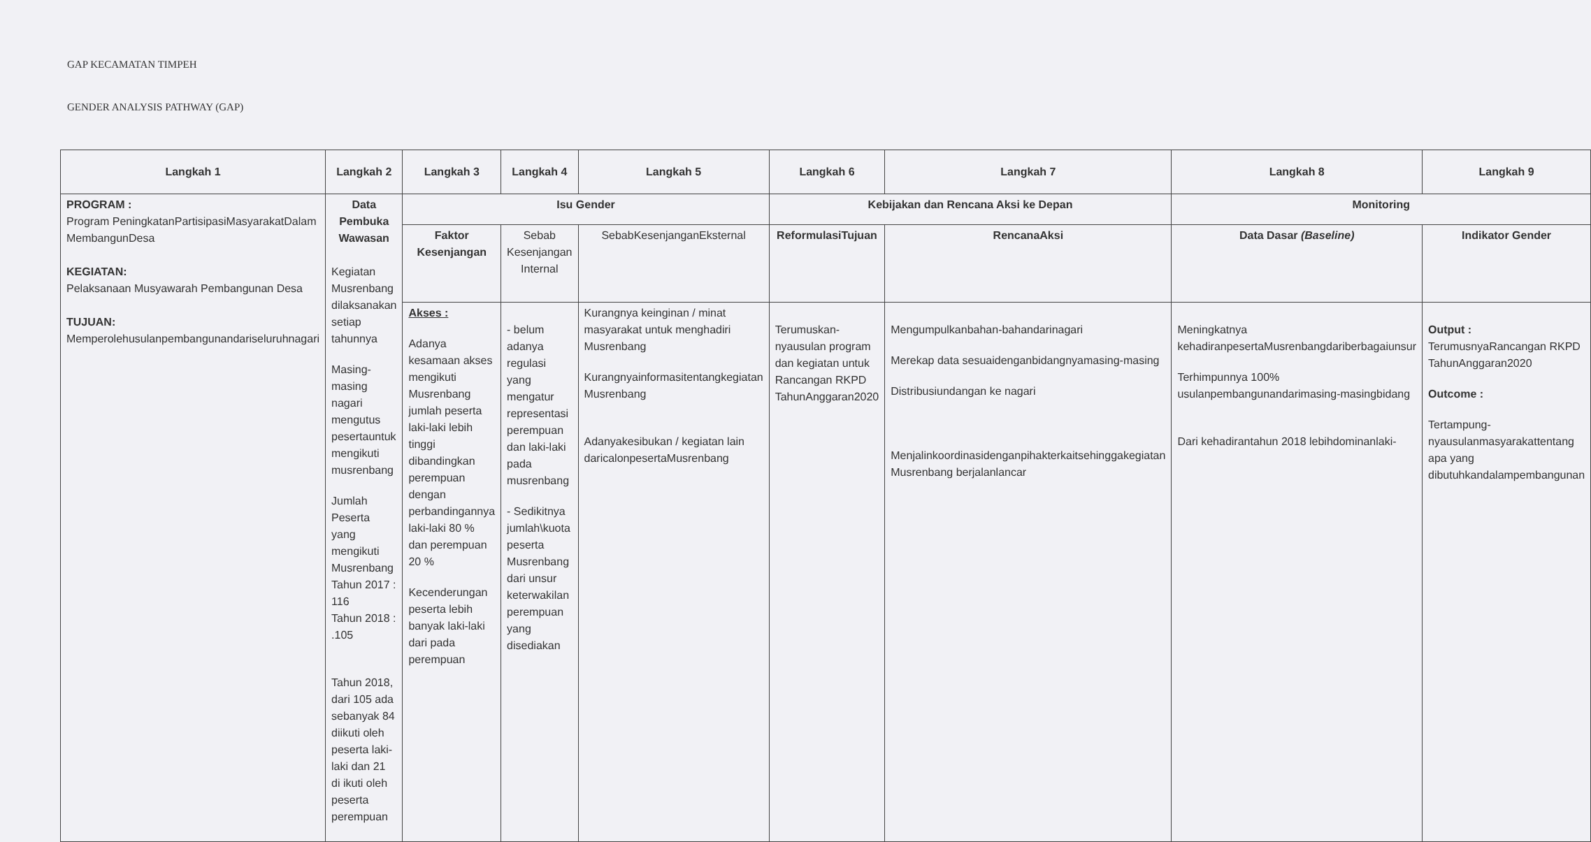GAP KECAMATAN TIMPEH
GENDER ANALYSIS PATHWAY (GAP)
| Langkah 1 | Langkah 2 | Langkah 3 | Langkah 4 | Langkah 5 | Langkah 6 | Langkah 7 | Langkah 8 | Langkah 9 |
| --- | --- | --- | --- | --- | --- | --- | --- | --- |
| PROGRAM : Program PeningkatanPartisipasiMasyarakatDalam MembangunDesa KEGIATAN: Pelaksanaan Musyawarah Pembangunan Desa TUJUAN: Memperolehusulanpembangunandariseluruhnagari | Data Pembuka Wawasan Kegiatan Musrenbang dilaksanakan setiap tahunnya Masing-masing nagari mengutus pesertauntuk mengikuti musrenbang Jumlah Peserta yang mengikuti Musrenbang Tahun 2017 : 116 Tahun 2018 : .105 Tahun 2018, dari 105 ada sebanyak 84 diikuti oleh peserta laki-laki dan 21 di ikuti oleh peserta perempuan | Isu Gender | | | Kebijakan dan Rencana Aksi ke Depan | | Monitoring | |
| | | Faktor Kesenjangan | Sebab Kesenjangan Internal | SebabKesenjanganEksternal | ReformulasiTujuan | RencanaAksi | Data Dasar (Baseline) | Indikator Gender |
| | | Akses : Adanya kesamaan akses mengikuti Musrenbang jumlah peserta laki-laki lebih tinggi dibandingkan perempuan dengan perbandingannya laki-laki 80 % dan perempuan 20 % Kecenderungan peserta lebih banyak laki-laki dari pada perempuan | - belum adanya regulasi yang mengatur representasi perempuan dan laki-laki pada musrenbang - Sedikitnya jumlah\kuota peserta Musrenbang dari unsur keterwakilan perempuan yang disediakan | Kurangnya keinginan / minat masyarakat untuk menghadiri Musrenbang Kurangnyainformasitentangkegiatan Musrenbang Adanyakesibukan / kegiatan lain daricalonpesertaMusrenbang | Terumuskan-nyausulan program dan kegiatan untuk Rancangan RKPD TahunAnggaran2020 | Mengumpulkanbahan-bahandarinagari Merekap data sesuaidenganbidangnyamasing-masing Distribusiundangan ke nagari Menjalinkoordinasidenganpihakterkaitsehinggakegiatan Musrenbang berjalanlancar | Meningkatnya kehadiranpesertaMusrenbangdariberbagaiunsur Terhimpunnya 100% usulanpembangunandarimasing-masingbidang Dari kehadirantahun 2018 lebihdominanlaki- | Output : TerumusnyaRancangan RKPD TahunAnggaran2020 Outcome : Tertampung-nyausulanmasyarakattentang apa yang dibutuhkandalampembangunan |